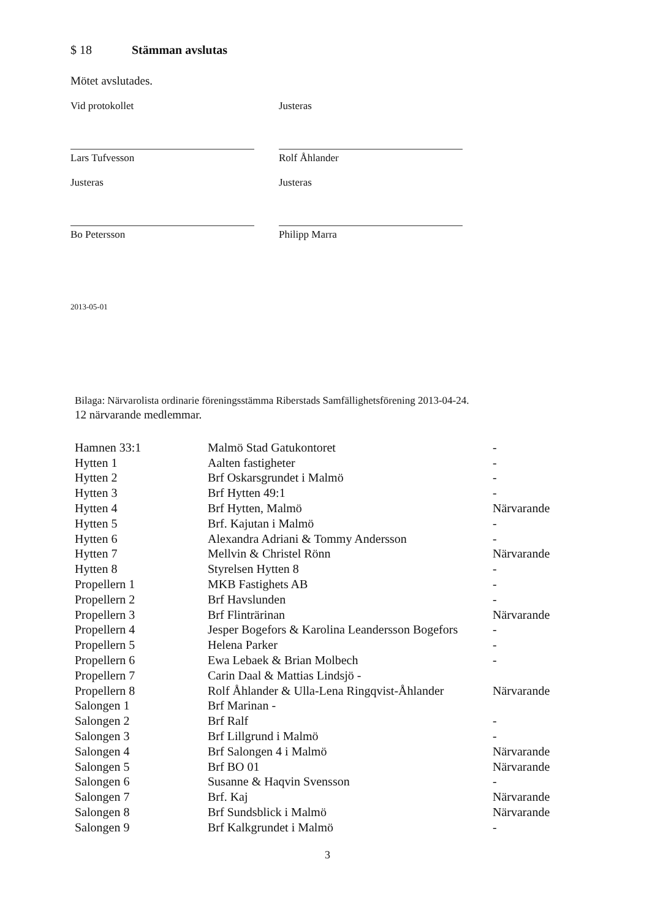$ 18 Stämman avslutas
Mötet avslutades.
Vid protokollet
Lars Tufvesson
Justeras
Rolf Åhlander
Justeras
Bo Petersson
Justeras
Philipp Marra
2013-05-01
Bilaga: Närvarolista ordinarie föreningsstämma Riberstads Samfällighetsförening 2013-04-24.
12 närvarande medlemmar.
| Hamnen 33:1 | Malmö Stad Gatukontoret | - |
| Hytten 1 | Aalten fastigheter | - |
| Hytten 2 | Brf Oskarsgrundet i Malmö | - |
| Hytten 3 | Brf Hytten 49:1 | - |
| Hytten 4 | Brf Hytten, Malmö | Närvarande |
| Hytten 5 | Brf. Kajutan i Malmö | - |
| Hytten 6 | Alexandra Adriani & Tommy Andersson | - |
| Hytten 7 | Mellvin & Christel Rönn | Närvarande |
| Hytten 8 | Styrelsen Hytten 8 | - |
| Propellern 1 | MKB Fastighets AB | - |
| Propellern 2 | Brf Havslunden | - |
| Propellern 3 | Brf Flinträrinan | Närvarande |
| Propellern 4 | Jesper Bogefors & Karolina Leandersson Bogefors | - |
| Propellern 5 | Helena Parker | - |
| Propellern 6 | Ewa Lebaek & Brian Molbech | - |
| Propellern 7 | Carin Daal & Mattias Lindsjö - | |
| Propellern 8 | Rolf Åhlander & Ulla-Lena Ringqvist-Åhlander | Närvarande |
| Salongen 1 | Brf Marinan - | |
| Salongen 2 | Brf Ralf | - |
| Salongen 3 | Brf Lillgrund i Malmö | - |
| Salongen 4 | Brf Salongen 4 i Malmö | Närvarande |
| Salongen 5 | Brf BO 01 | Närvarande |
| Salongen 6 | Susanne & Haqvin Svensson | - |
| Salongen 7 | Brf. Kaj | Närvarande |
| Salongen 8 | Brf Sundsblick i Malmö | Närvarande |
| Salongen 9 | Brf Kalkgrundet i Malmö | - |
3